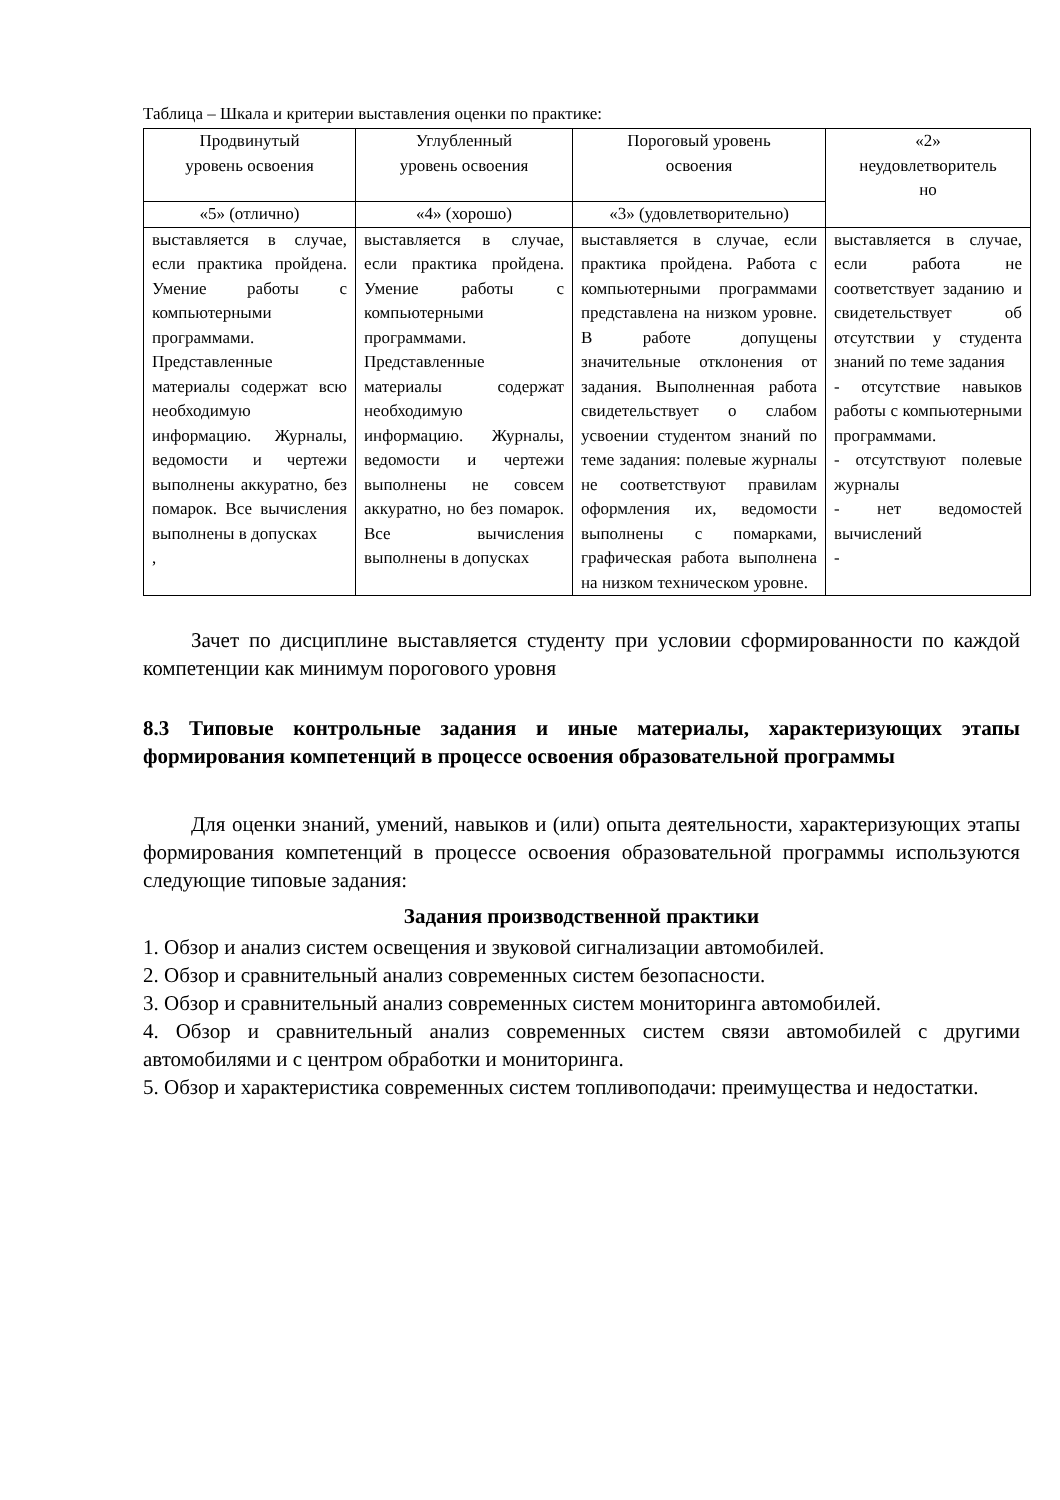Таблица – Шкала и критерии выставления оценки по практике:
| Продвинутый уровень освоения | Углубленный уровень освоения | Пороговый уровень освоения | «2» неудовлетворитель но |
| --- | --- | --- | --- |
| «5» (отлично) | «4» (хорошо) | «3» (удовлетворительно) | |
| выставляется в случае, если практика пройдена. Умение работы с компьютерными программами. Представленные материалы содержат всю необходимую информацию. Журналы, ведомости и чертежи выполнены аккуратно, без помарок. Все вычисления выполнены в допусках , | выставляется в случае, если практика пройдена. Умение работы с компьютерными программами. Представленные материалы содержат необходимую информацию. Журналы, ведомости и чертежи выполнены не совсем аккуратно, но без помарок. Все вычисления выполнены в допусках | выставляется в случае, если практика пройдена. Работа с компьютерными программами представлена на низком уровне. В работе допущены значительные отклонения от задания. Выполненная работа свидетельствует о слабом усвоении студентом знаний по теме задания: полевые журналы не соответствуют правилам оформления их, ведомости выполнены с помарками, графическая работа выполнена на низком техническом уровне. | выставляется в случае, если работа не соответствует заданию и свидетельствует об отсутствии у студента знаний по теме задания - отсутствие навыков работы с компьютерными программами. - отсутствуют полевые журналы - нет ведомостей вычислений - |
Зачет по дисциплине выставляется студенту при условии сформированности по каждой компетенции как минимум порогового уровня
8.3 Типовые контрольные задания и иные материалы, характеризующих этапы формирования компетенций в процессе освоения образовательной программы
Для оценки знаний, умений, навыков и (или) опыта деятельности, характеризующих этапы формирования компетенций в процессе освоения образовательной программы используются следующие типовые задания:
Задания производственной практики
1. Обзор и анализ систем освещения и звуковой сигнализации автомобилей.
2. Обзор и сравнительный анализ современных систем безопасности.
3. Обзор и сравнительный анализ современных систем мониторинга автомобилей.
4. Обзор и сравнительный анализ современных систем связи автомобилей с другими автомобилями и с центром обработки и мониторинга.
5. Обзор и характеристика современных систем топливоподачи: преимущества и недостатки.